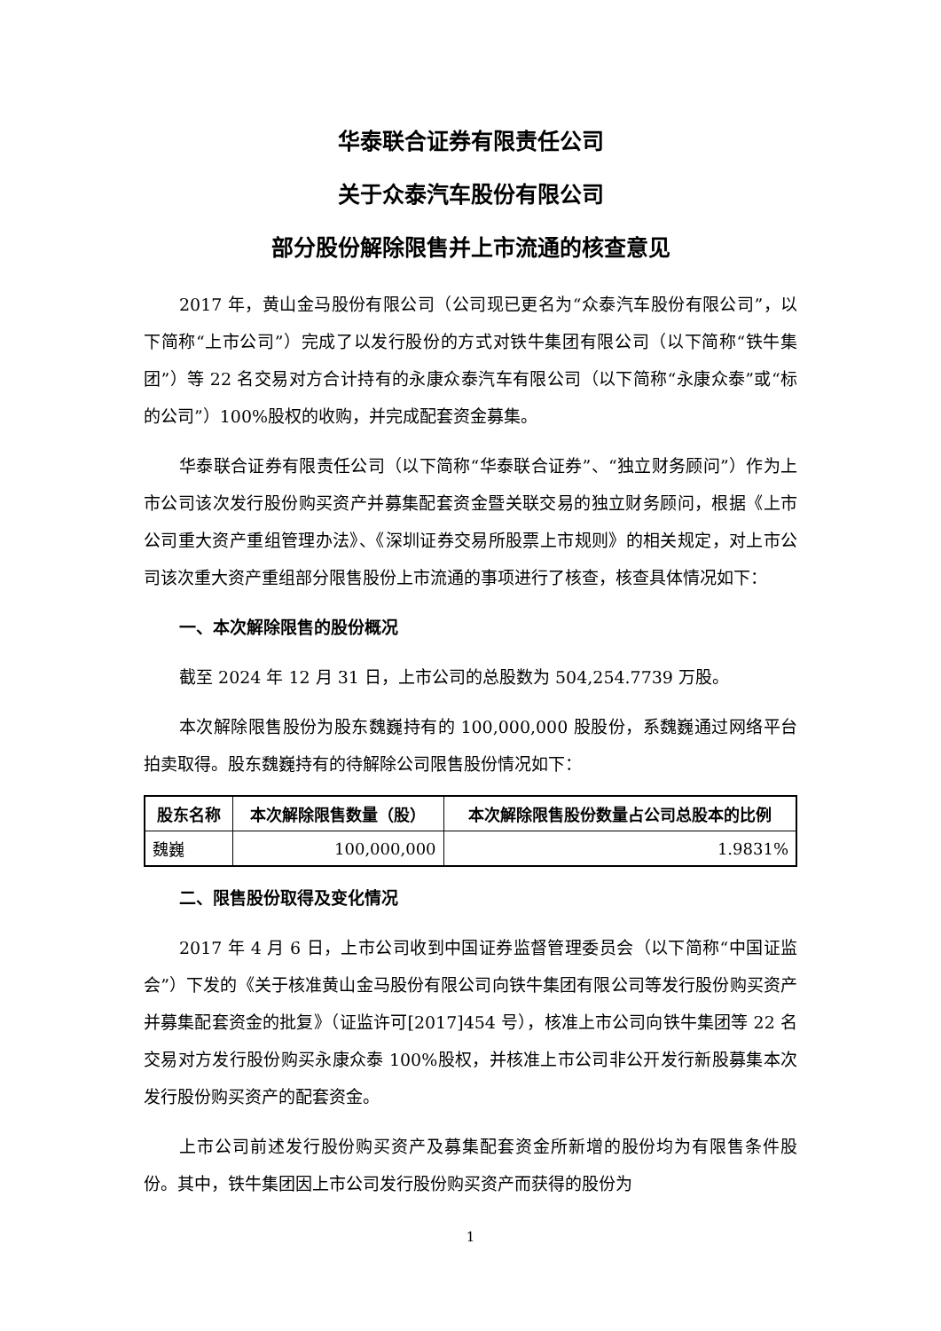华泰联合证券有限责任公司
关于众泰汽车股份有限公司
部分股份解除限售并上市流通的核查意见
2017 年，黄山金马股份有限公司（公司现已更名为“众泰汽车股份有限公司”，以下简称“上市公司”）完成了以发行股份的方式对铁牛集团有限公司（以下简称“铁牛集团”）等 22 名交易对方合计持有的永康众泰汽车有限公司（以下简称“永康众泰”或“标的公司”）100%股权的收购，并完成配套资金募集。
华泰联合证券有限责任公司（以下简称“华泰联合证券”、“独立财务顾问”）作为上市公司该次发行股份购买资产并募集配套资金暨关联交易的独立财务顾问，根据《上市公司重大资产重组管理办法》、《深圳证券交易所股票上市规则》的相关规定，对上市公司该次重大资产重组部分限售股份上市流通的事项进行了核查，核查具体情况如下：
一、本次解除限售的股份概况
截至 2024 年 12 月 31 日，上市公司的总股数为 504,254.7739 万股。
本次解除限售股份为股东魏巍持有的 100,000,000 股股份，系魏巍通过网络平台拍卖取得。股东魏巍持有的待解除公司限售股份情况如下：
| 股东名称 | 本次解除限售数量（股） | 本次解除限售股份数量占公司总股本的比例 |
| --- | --- | --- |
| 魏巍 | 100,000,000 | 1.9831% |
二、限售股份取得及变化情况
2017 年 4 月 6 日，上市公司收到中国证券监督管理委员会（以下简称“中国证监会”）下发的《关于核准黄山金马股份有限公司向铁牛集团有限公司等发行股份购买资产并募集配套资金的批复》（证监许可[2017]454 号），核准上市公司向铁牛集团等 22 名交易对方发行股份购买永康众泰 100%股权，并核准上市公司非公开发行新股募集本次发行股份购买资产的配套资金。
上市公司前述发行股份购买资产及募集配套资金所新增的股份均为有限售条件股份。其中，铁牛集团因上市公司发行股份购买资产而获得的股份为
1